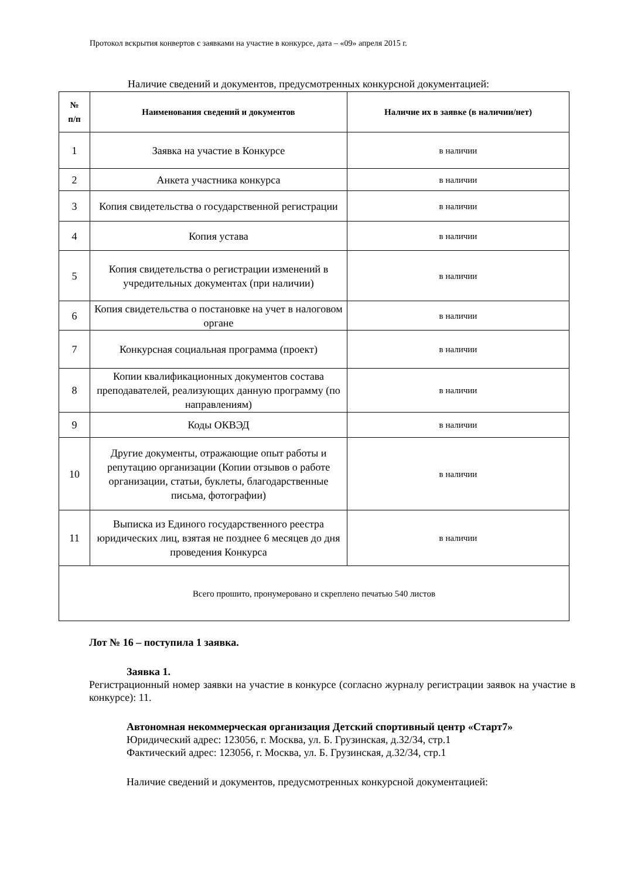Протокол вскрытия конвертов с заявками на участие в конкурсе, дата – «09» апреля 2015 г.
Наличие сведений и документов, предусмотренных конкурсной документацией:
| № п/п | Наименования сведений и документов | Наличие их в заявке (в наличии/нет) |
| --- | --- | --- |
| 1 | Заявка на участие в Конкурсе | в наличии |
| 2 | Анкета участника конкурса | в наличии |
| 3 | Копия свидетельства о государственной регистрации | в наличии |
| 4 | Копия устава | в наличии |
| 5 | Копия свидетельства о регистрации изменений в учредительных документах (при наличии) | в наличии |
| 6 | Копия свидетельства о постановке на учет в налоговом органе | в наличии |
| 7 | Конкурсная социальная программа (проект) | в наличии |
| 8 | Копии квалификационных документов состава преподавателей, реализующих данную программу (по направлениям) | в наличии |
| 9 | Коды ОКВЭД | в наличии |
| 10 | Другие документы, отражающие опыт работы и репутацию организации (Копии отзывов о работе организации, статьи, буклеты, благодарственные письма, фотографии) | в наличии |
| 11 | Выписка из Единого государственного реестра юридических лиц, взятая не позднее 6 месяцев до дня проведения Конкурса | в наличии |
| Всего прошито, пронумеровано и скреплено печатью 540 листов | | |
Лот № 16 – поступила 1 заявка.
Заявка 1.
Регистрационный номер заявки на участие в конкурсе (согласно журналу регистрации заявок на участие в конкурсе): 11.
Автономная некоммерческая организация Детский спортивный центр «Старт7»
Юридический адрес: 123056, г. Москва, ул. Б. Грузинская, д.32/34, стр.1
Фактический адрес: 123056, г. Москва, ул. Б. Грузинская, д.32/34, стр.1
Наличие сведений и документов, предусмотренных конкурсной документацией: